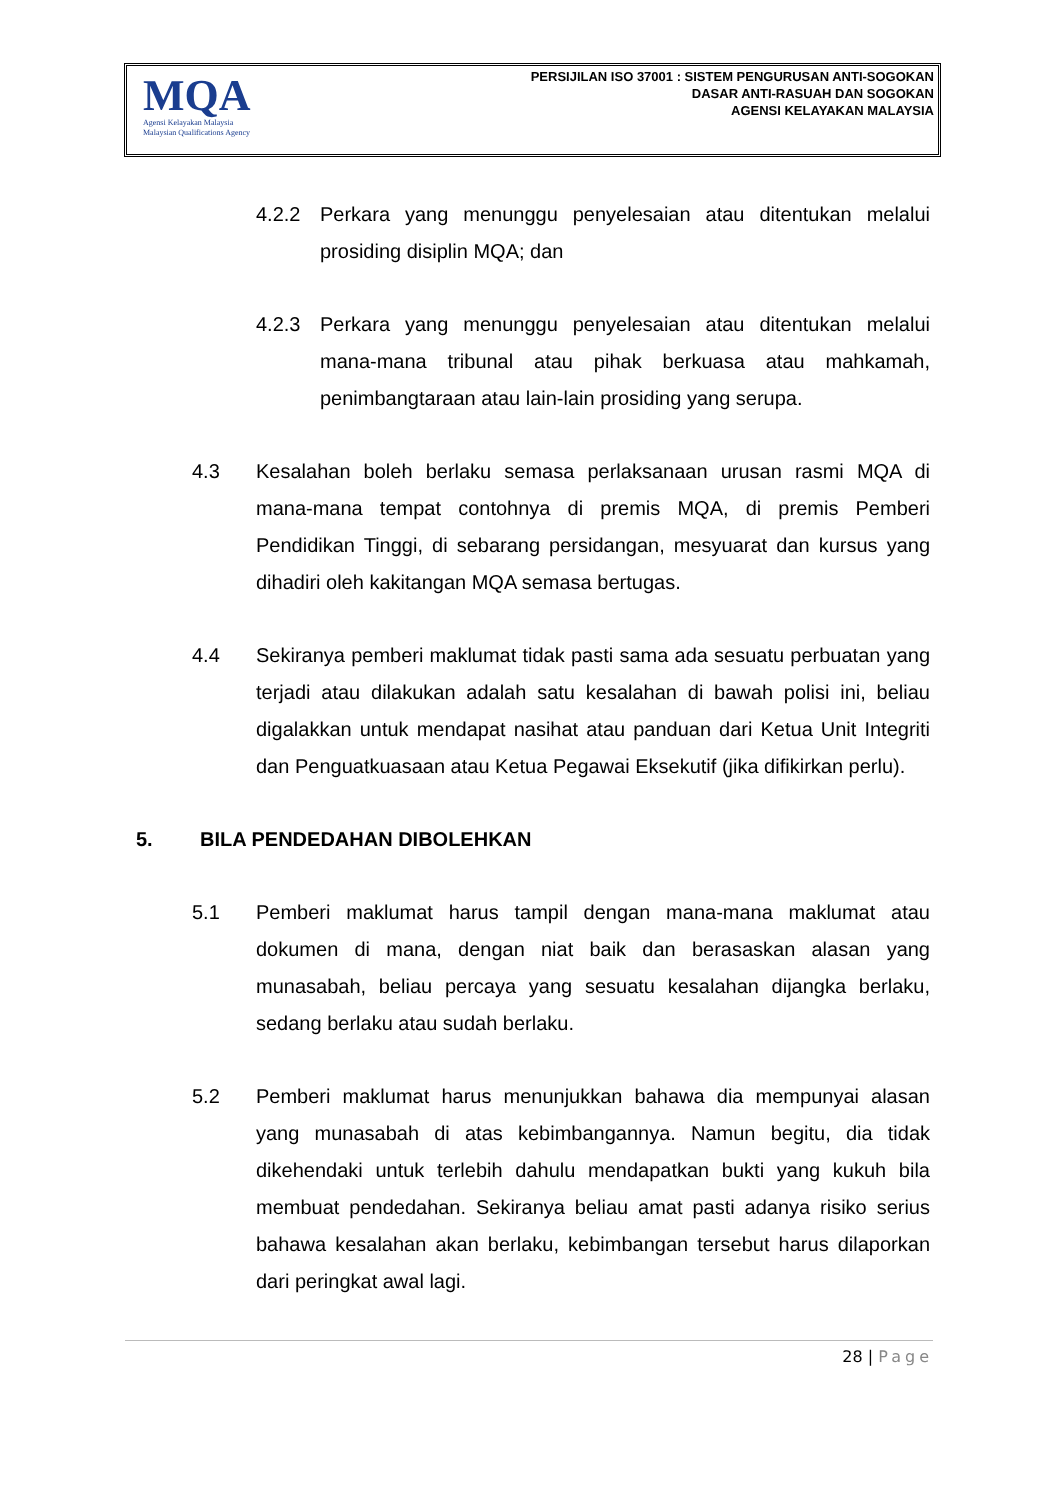MQA
Agensi Kelayakan Malaysia
Malaysian Qualifications Agency
PERSIJILAN ISO 37001 : SISTEM PENGURUSAN ANTI-SOGOKAN
DASAR ANTI-RASUAH DAN SOGOKAN
AGENSI KELAYAKAN MALAYSIA
4.2.2 Perkara yang menunggu penyelesaian atau ditentukan melalui prosiding disiplin MQA; dan
4.2.3 Perkara yang menunggu penyelesaian atau ditentukan melalui mana-mana tribunal atau pihak berkuasa atau mahkamah, penimbangtaraan atau lain-lain prosiding yang serupa.
4.3 Kesalahan boleh berlaku semasa perlaksanaan urusan rasmi MQA di mana-mana tempat contohnya di premis MQA, di premis Pemberi Pendidikan Tinggi, di sebarang persidangan, mesyuarat dan kursus yang dihadiri oleh kakitangan MQA semasa bertugas.
4.4 Sekiranya pemberi maklumat tidak pasti sama ada sesuatu perbuatan yang terjadi atau dilakukan adalah satu kesalahan di bawah polisi ini, beliau digalakkan untuk mendapat nasihat atau panduan dari Ketua Unit Integriti dan Penguatkuasaan atau Ketua Pegawai Eksekutif (jika difikirkan perlu).
5. BILA PENDEDAHAN DIBOLEHKAN
5.1 Pemberi maklumat harus tampil dengan mana-mana maklumat atau dokumen di mana, dengan niat baik dan berasaskan alasan yang munasabah, beliau percaya yang sesuatu kesalahan dijangka berlaku, sedang berlaku atau sudah berlaku.
5.2 Pemberi maklumat harus menunjukkan bahawa dia mempunyai alasan yang munasabah di atas kebimbangannya. Namun begitu, dia tidak dikehendaki untuk terlebih dahulu mendapatkan bukti yang kukuh bila membuat pendedahan. Sekiranya beliau amat pasti adanya risiko serius bahawa kesalahan akan berlaku, kebimbangan tersebut harus dilaporkan dari peringkat awal lagi.
28 | Page